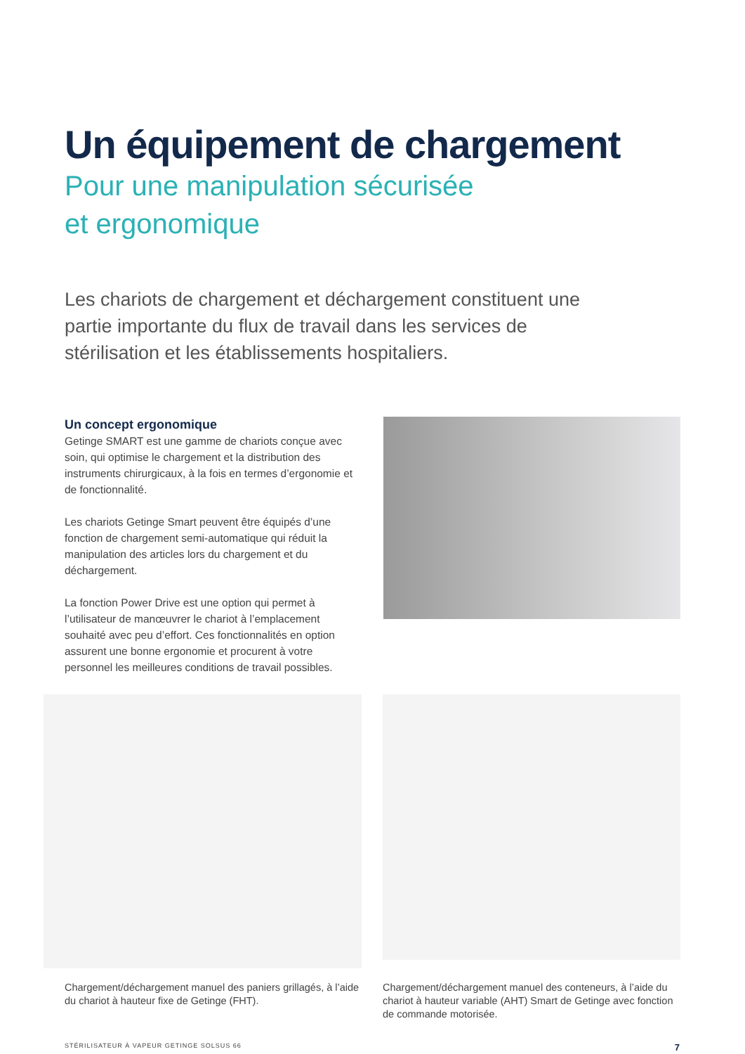Un équipement de chargement
Pour une manipulation sécurisée
et ergonomique
Les chariots de chargement et déchargement constituent une partie importante du flux de travail dans les services de stérilisation et les établissements hospitaliers.
Un concept ergonomique
Getinge SMART est une gamme de chariots conçue avec soin, qui optimise le chargement et la distribution des instruments chirurgicaux, à la fois en termes d’ergonomie et de fonctionnalité.
Les chariots Getinge Smart peuvent être équipés d’une fonction de chargement semi-automatique qui réduit la manipulation des articles lors du chargement et du déchargement.
La fonction Power Drive est une option qui permet à l’utilisateur de manœuvrer le chariot à l’emplacement souhaité avec peu d’effort. Ces fonctionnalités en option assurent une bonne ergonomie et procurent à votre personnel les meilleures conditions de travail possibles.
Chargement/déchargement manuel des paniers grillagés, à l’aide du chariot à hauteur fixe de Getinge (FHT).
Chargement/déchargement manuel des conteneurs, à l’aide du chariot à hauteur variable (AHT) Smart de Getinge avec fonction de commande motorisée.
STÉRILISATEUR À VAPEUR GETINGE SOLSUS 66 7